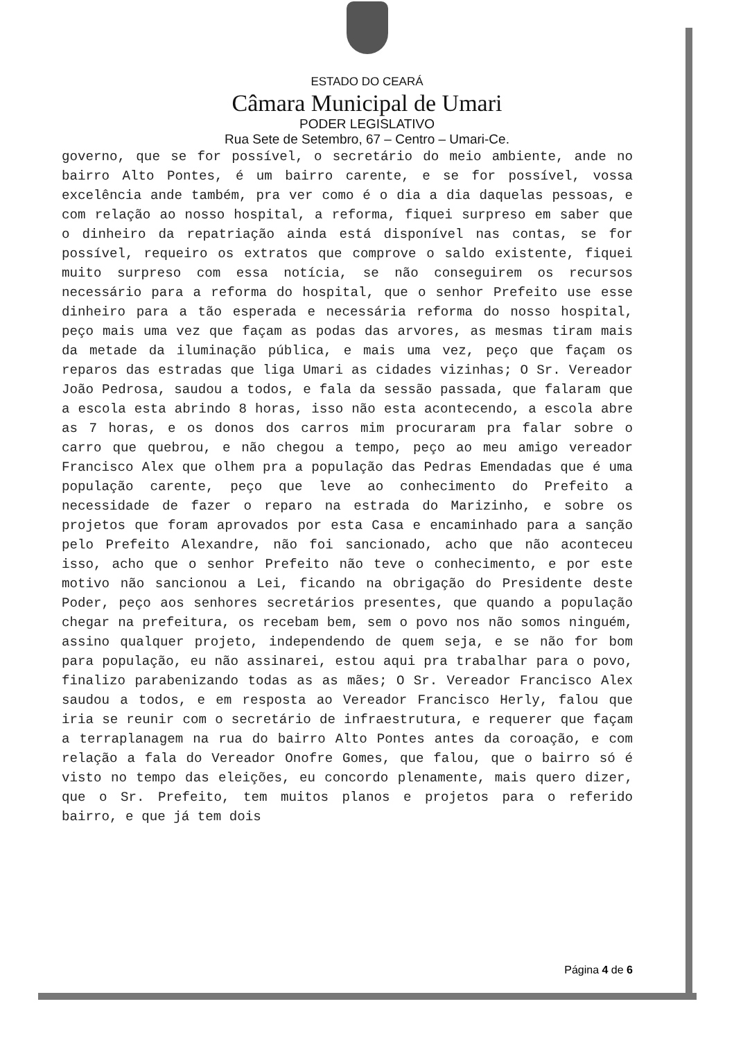ESTADO DO CEARÁ
Câmara Municipal de Umari
PODER LEGISLATIVO
Rua Sete de Setembro, 67 – Centro – Umari-Ce.
governo, que se for possível, o secretário do meio ambiente, ande no bairro Alto Pontes, é um bairro carente, e se for possível, vossa excelência ande também, pra ver como é o dia a dia daquelas pessoas, e com relação ao nosso hospital, a reforma, fiquei surpreso em saber que o dinheiro da repatriação ainda está disponível nas contas, se for possível, requeiro os extratos que comprove o saldo existente, fiquei muito surpreso com essa notícia, se não conseguirem os recursos necessário para a reforma do hospital, que o senhor Prefeito use esse dinheiro para a tão esperada e necessária reforma do nosso hospital, peço mais uma vez que façam as podas das arvores, as mesmas tiram mais da metade da iluminação pública, e mais uma vez, peço que façam os reparos das estradas que liga Umari as cidades vizinhas; O Sr. Vereador João Pedrosa, saudou a todos, e fala da sessão passada, que falaram que a escola esta abrindo 8 horas, isso não esta acontecendo, a escola abre as 7 horas, e os donos dos carros mim procuraram pra falar sobre o carro que quebrou, e não chegou a tempo, peço ao meu amigo vereador Francisco Alex que olhem pra a população das Pedras Emendadas que é uma população carente, peço que leve ao conhecimento do Prefeito a necessidade de fazer o reparo na estrada do Marizinho, e sobre os projetos que foram aprovados por esta Casa e encaminhado para a sanção pelo Prefeito Alexandre, não foi sancionado, acho que não aconteceu isso, acho que o senhor Prefeito não teve o conhecimento, e por este motivo não sancionou a Lei, ficando na obrigação do Presidente deste Poder, peço aos senhores secretários presentes, que quando a população chegar na prefeitura, os recebam bem, sem o povo nos não somos ninguém, assino qualquer projeto, independendo de quem seja, e se não for bom para população, eu não assinarei, estou aqui pra trabalhar para o povo, finalizo parabenizando todas as as mães; O Sr. Vereador Francisco Alex saudou a todos, e em resposta ao Vereador Francisco Herly, falou que iria se reunir com o secretário de infraestrutura, e requerer que façam a terraplanagem na rua do bairro Alto Pontes antes da coroação, e com relação a fala do Vereador Onofre Gomes, que falou, que o bairro só é visto no tempo das eleições, eu concordo plenamente, mais quero dizer, que o Sr. Prefeito, tem muitos planos e projetos para o referido bairro, e que já tem dois
Página 4 de 6